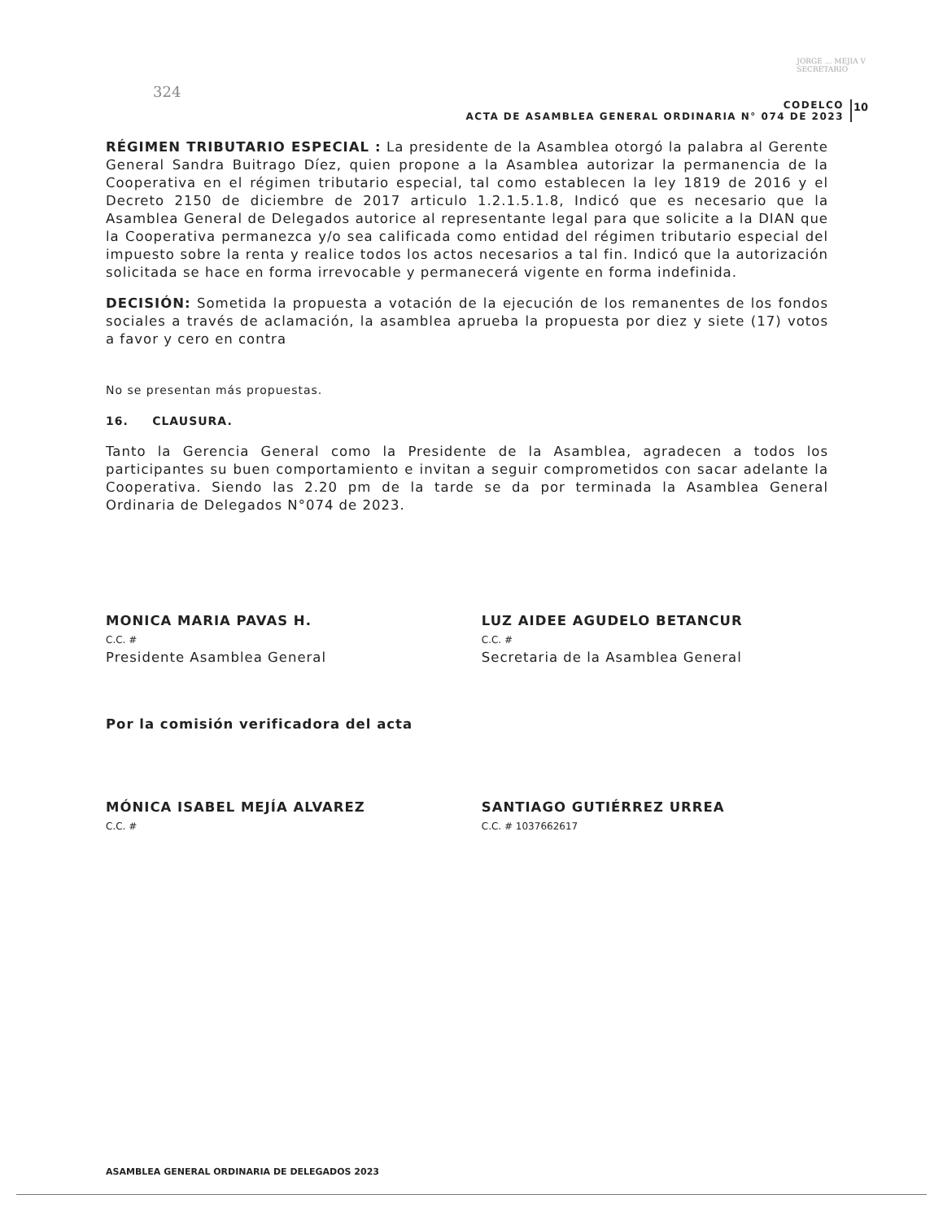JORGE ... MEJIA V
SECRETARIO
324
CODELCO
ACTA DE ASAMBLEA GENERAL ORDINARIA N° 074 DE 2023
10
RÉGIMEN TRIBUTARIO ESPECIAL : La presidente de la Asamblea otorgó la palabra al Gerente General Sandra Buitrago Díez, quien propone a la Asamblea autorizar la permanencia de la Cooperativa en el régimen tributario especial, tal como establecen la ley 1819 de 2016 y el Decreto 2150 de diciembre de 2017 articulo 1.2.1.5.1.8, Indicó que es necesario que la Asamblea General de Delegados autorice al representante legal para que solicite a la DIAN que la Cooperativa permanezca y/o sea calificada como entidad del régimen tributario especial del impuesto sobre la renta y realice todos los actos necesarios a tal fin. Indicó que la autorización solicitada se hace en forma irrevocable y permanecerá vigente en forma indefinida.
DECISIÓN: Sometida la propuesta a votación de la ejecución de los remanentes de los fondos sociales a través de aclamación, la asamblea aprueba la propuesta por diez y siete (17) votos a favor y cero en contra
No se presentan más propuestas.
16. CLAUSURA.
Tanto la Gerencia General como la Presidente de la Asamblea, agradecen a todos los participantes su buen comportamiento e invitan a seguir comprometidos con sacar adelante la Cooperativa. Siendo las 2.20 pm de la tarde se da por terminada la Asamblea General Ordinaria de Delegados N°074 de 2023.
MONICA MARIA PAVAS H.
C.C. #
Presidente Asamblea General
LUZ AIDEE AGUDELO BETANCUR
C.C. #
Secretaria de la Asamblea General
Por la comisión verificadora del acta
MÓNICA ISABEL MEJÍA ALVAREZ
C.C. #
SANTIAGO GUTIÉRREZ URREA
C.C. # 1037662617
ASAMBLEA GENERAL ORDINARIA DE DELEGADOS 2023